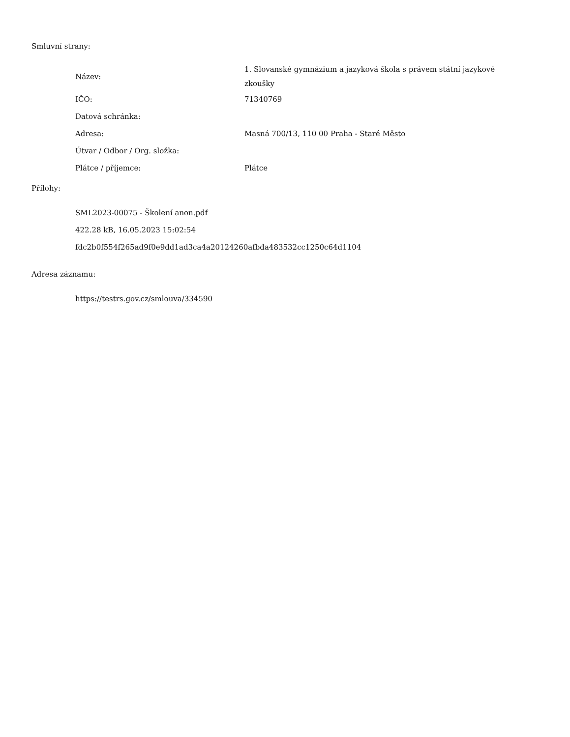Smluvní strany:
| Název: | 1. Slovanské gymnázium a jazyková škola s právem státní jazykové zkoušky |
| IČO: | 71340769 |
| Datová schránka: | |
| Adresa: | Masná 700/13, 110 00 Praha - Staré Město |
| Útvar / Odbor / Org. složka: | |
| Plátce / příjemce: | Plátce |
Přílohy:
SML2023-00075 - Školení anon.pdf
422.28 kB, 16.05.2023 15:02:54
fdc2b0f554f265ad9f0e9dd1ad3ca4a20124260afbda483532cc1250c64d1104
Adresa záznamu:
https://testrs.gov.cz/smlouva/334590